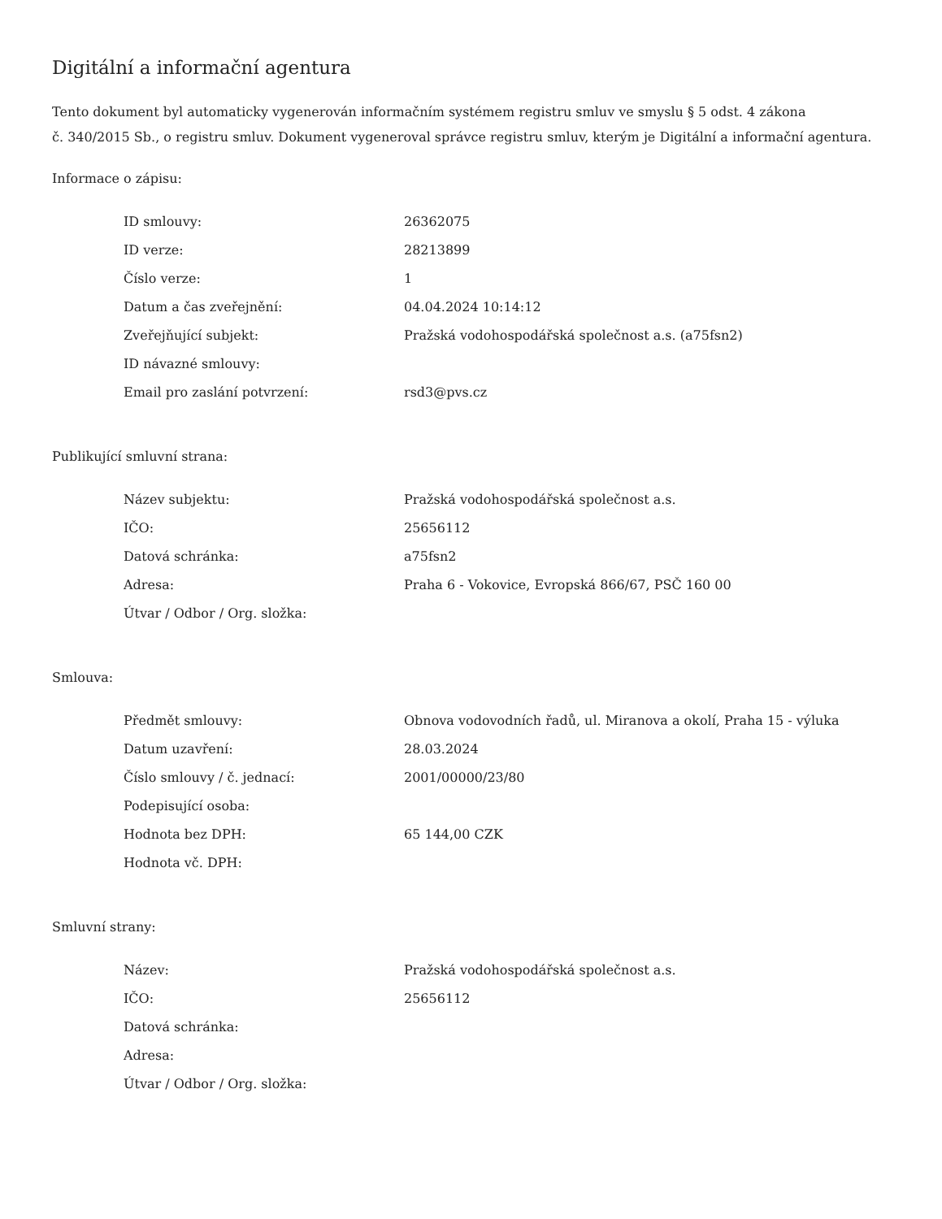Digitální a informační agentura
Tento dokument byl automaticky vygenerován informačním systémem registru smluv ve smyslu § 5 odst. 4 zákona
č. 340/2015 Sb., o registru smluv. Dokument vygeneroval správce registru smluv, kterým je Digitální a informační agentura.
Informace o zápisu:
| ID smlouvy: | 26362075 |
| ID verze: | 28213899 |
| Číslo verze: | 1 |
| Datum a čas zveřejnění: | 04.04.2024 10:14:12 |
| Zveřejňující subjekt: | Pražská vodohospodářská společnost a.s. (a75fsn2) |
| ID návazné smlouvy: | |
| Email pro zaslání potvrzení: | rsd3@pvs.cz |
Publikující smluvní strana:
| Název subjektu: | Pražská vodohospodářská společnost a.s. |
| IČO: | 25656112 |
| Datová schránka: | a75fsn2 |
| Adresa: | Praha 6 - Vokovice, Evropská 866/67, PSČ 160 00 |
| Útvar / Odbor / Org. složka: | |
Smlouva:
| Předmět smlouvy: | Obnova vodovodních řadů, ul. Miranova a okolí, Praha 15 - výluka |
| Datum uzavření: | 28.03.2024 |
| Číslo smlouvy / č. jednací: | 2001/00000/23/80 |
| Podepisující osoba: | |
| Hodnota bez DPH: | 65 144,00 CZK |
| Hodnota vč. DPH: | |
Smluvní strany:
| Název: | Pražská vodohospodářská společnost a.s. |
| IČO: | 25656112 |
| Datová schránka: | |
| Adresa: | |
| Útvar / Odbor / Org. složka: | |